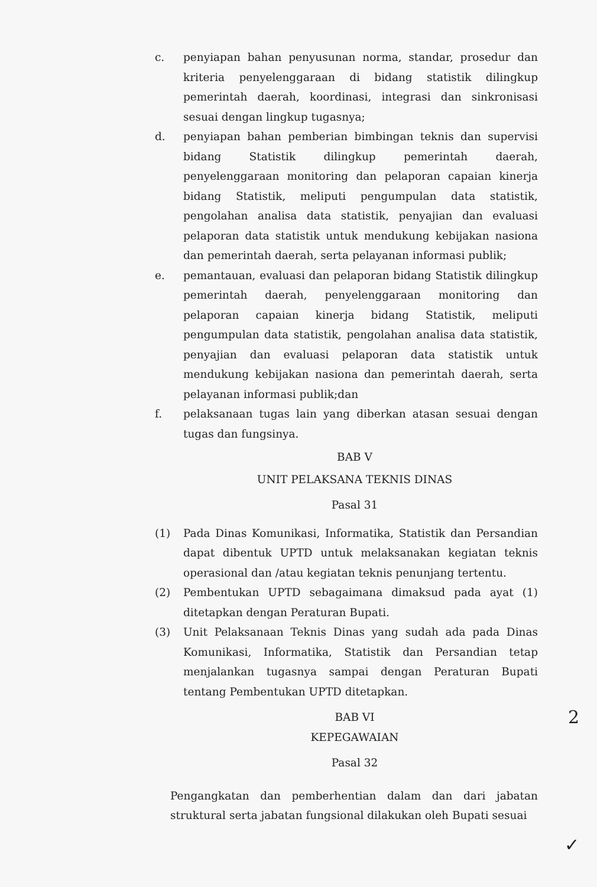c. penyiapan bahan penyusunan norma, standar, prosedur dan kriteria penyelenggaraan di bidang statistik dilingkup pemerintah daerah, koordinasi, integrasi dan sinkronisasi sesuai dengan lingkup tugasnya;
d. penyiapan bahan pemberian bimbingan teknis dan supervisi bidang Statistik dilingkup pemerintah daerah, penyelenggaraan monitoring dan pelaporan capaian kinerja bidang Statistik, meliputi pengumpulan data statistik, pengolahan analisa data statistik, penyajian dan evaluasi pelaporan data statistik untuk mendukung kebijakan nasiona dan pemerintah daerah, serta pelayanan informasi publik;
e. pemantauan, evaluasi dan pelaporan bidang Statistik dilingkup pemerintah daerah, penyelenggaraan monitoring dan pelaporan capaian kinerja bidang Statistik, meliputi pengumpulan data statistik, pengolahan analisa data statistik, penyajian dan evaluasi pelaporan data statistik untuk mendukung kebijakan nasiona dan pemerintah daerah, serta pelayanan informasi publik;dan
f. pelaksanaan tugas lain yang diberkan atasan sesuai dengan tugas dan fungsinya.
BAB V
UNIT PELAKSANA TEKNIS DINAS
Pasal 31
(1) Pada Dinas Komunikasi, Informatika, Statistik dan Persandian dapat dibentuk UPTD untuk melaksanakan kegiatan teknis operasional dan /atau kegiatan teknis penunjang tertentu.
(2) Pembentukan UPTD sebagaimana dimaksud pada ayat (1) ditetapkan dengan Peraturan Bupati.
(3) Unit Pelaksanaan Teknis Dinas yang sudah ada pada Dinas Komunikasi, Informatika, Statistik dan Persandian tetap menjalankan tugasnya sampai dengan Peraturan Bupati tentang Pembentukan UPTD ditetapkan.
BAB VI
2
KEPEGAWAIAN
Pasal 32
Pengangkatan dan pemberhentian dalam dan dari jabatan struktural serta jabatan fungsional dilakukan oleh Bupati sesuai
✓